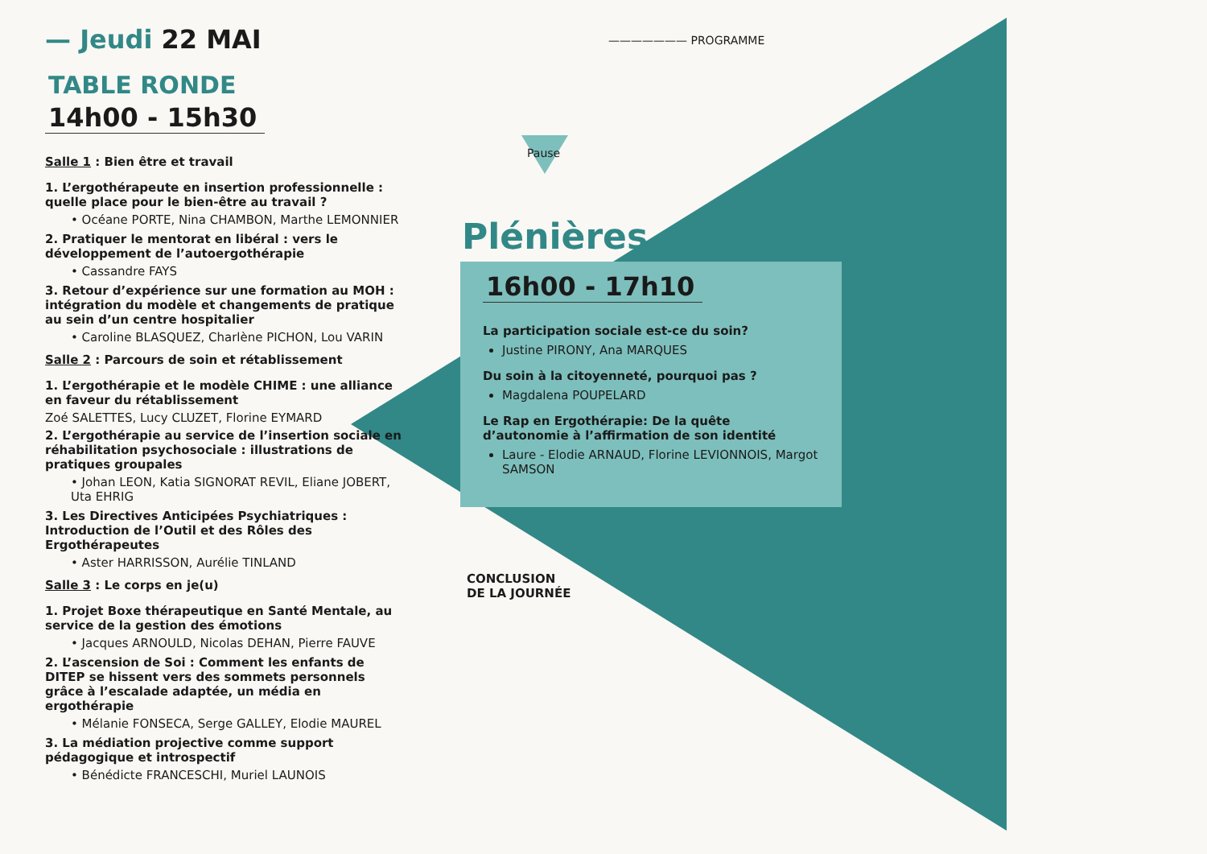— Jeudi 22 MAI
TABLE RONDE
14h00 - 15h30
Salle 1 : Bien être et travail
1. L’ergothérapeute en insertion professionnelle : quelle place pour le bien-être au travail ?
• Océane PORTE, Nina CHAMBON, Marthe LEMONNIER
2. Pratiquer le mentorat en libéral : vers le développement de l’autoergothérapie
• Cassandre FAYS
3. Retour d’expérience sur une formation au MOH : intégration du modèle et changements de pratique au sein d’un centre hospitalier
• Caroline BLASQUEZ, Charlène PICHON, Lou VARIN
Salle 2 : Parcours de soin et rétablissement
1. L’ergothérapie et le modèle CHIME : une alliance en faveur du rétablissement
Zoé SALETTES, Lucy CLUZET, Florine EYMARD
2. L’ergothérapie au service de l’insertion sociale en réhabilitation psychosociale : illustrations de pratiques groupales
• Johan LEON, Katia SIGNORAT REVIL, Eliane JOBERT, Uta EHRIG
3. Les Directives Anticipées Psychiatriques : Introduction de l’Outil et des Rôles des Ergothérapeutes
• Aster HARRISSON, Aurélie TINLAND
Salle 3 : Le corps en je(u)
1. Projet Boxe thérapeutique en Santé Mentale, au service de la gestion des émotions
• Jacques ARNOULD, Nicolas DEHAN, Pierre FAUVE
2. L’ascension de Soi : Comment les enfants de DITEP se hissent vers des sommets personnels grâce à l’escalade adaptée, un média en ergothérapie
• Mélanie FONSECA, Serge GALLEY, Elodie MAUREL
3. La médiation projective comme support pédagogique et introspectif
• Bénédicte FRANCESCHI, Muriel LAUNOIS
——————— PROGRAMME
Pause
Plénières
16h00 - 17h10
La participation sociale est-ce du soin?
Justine PIRONY, Ana MARQUES
Du soin à la citoyenneté, pourquoi pas ?
Magdalena POUPELARD
Le Rap en Ergothérapie: De la quête d’autonomie à l’affirmation de son identité
Laure - Elodie ARNAUD, Florine LEVIONNOIS, Margot SAMSON
CONCLUSION
DE LA JOURNÉE